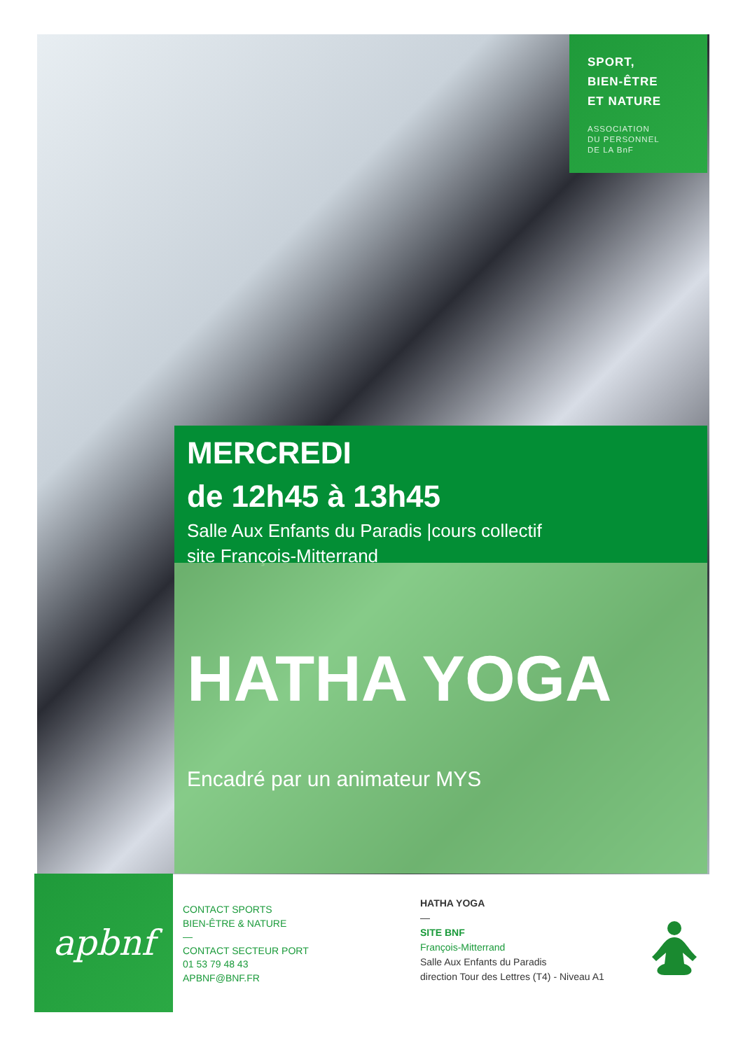SPORT,
BIEN-ÊTRE
ET NATURE
ASSOCIATION
DU PERSONNEL
DE LA BnF
MERCREDI
de 12h45 à 13h45
Salle Aux Enfants du Paradis |cours collectif
site François-Mitterrand
HATHA YOGA
Encadré par un animateur MYS
apbnf
CONTACT SPORTS
BIEN-ÊTRE & NATURE
—
CONTACT SECTEUR PORT
01 53 79 48 43
APBNF@BNF.FR
HATHA YOGA
—
SITE BNF
François-Mitterrand
Salle Aux Enfants du Paradis
direction Tour des Lettres (T4) - Niveau A1